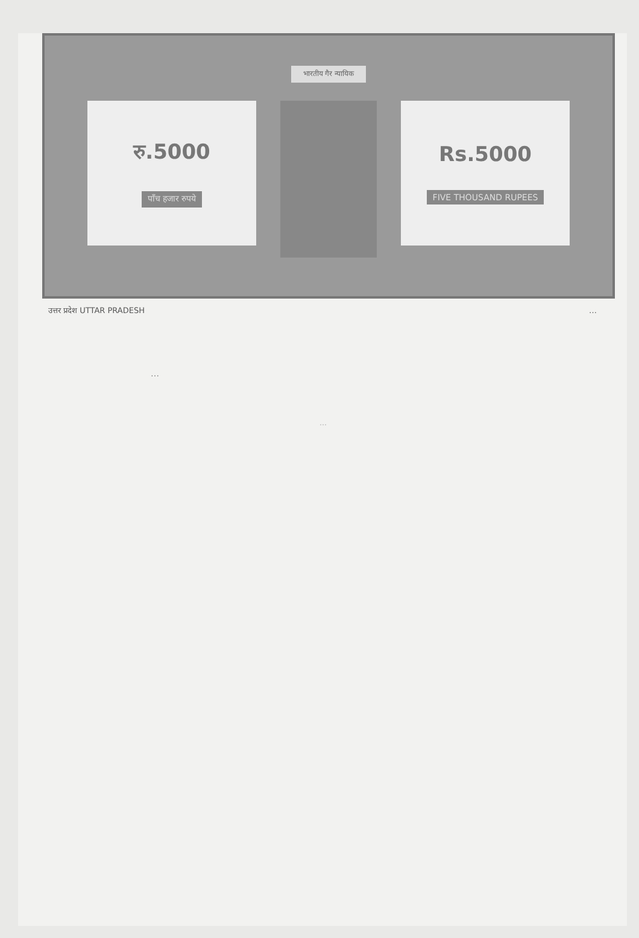भारतीय गैर न्यायिक
रु.5000
पाँच हजार रुपये
Rs.5000
FIVE THOUSAND RUPEES
उत्तर प्रदेश UTTAR PRADESH …
…
…